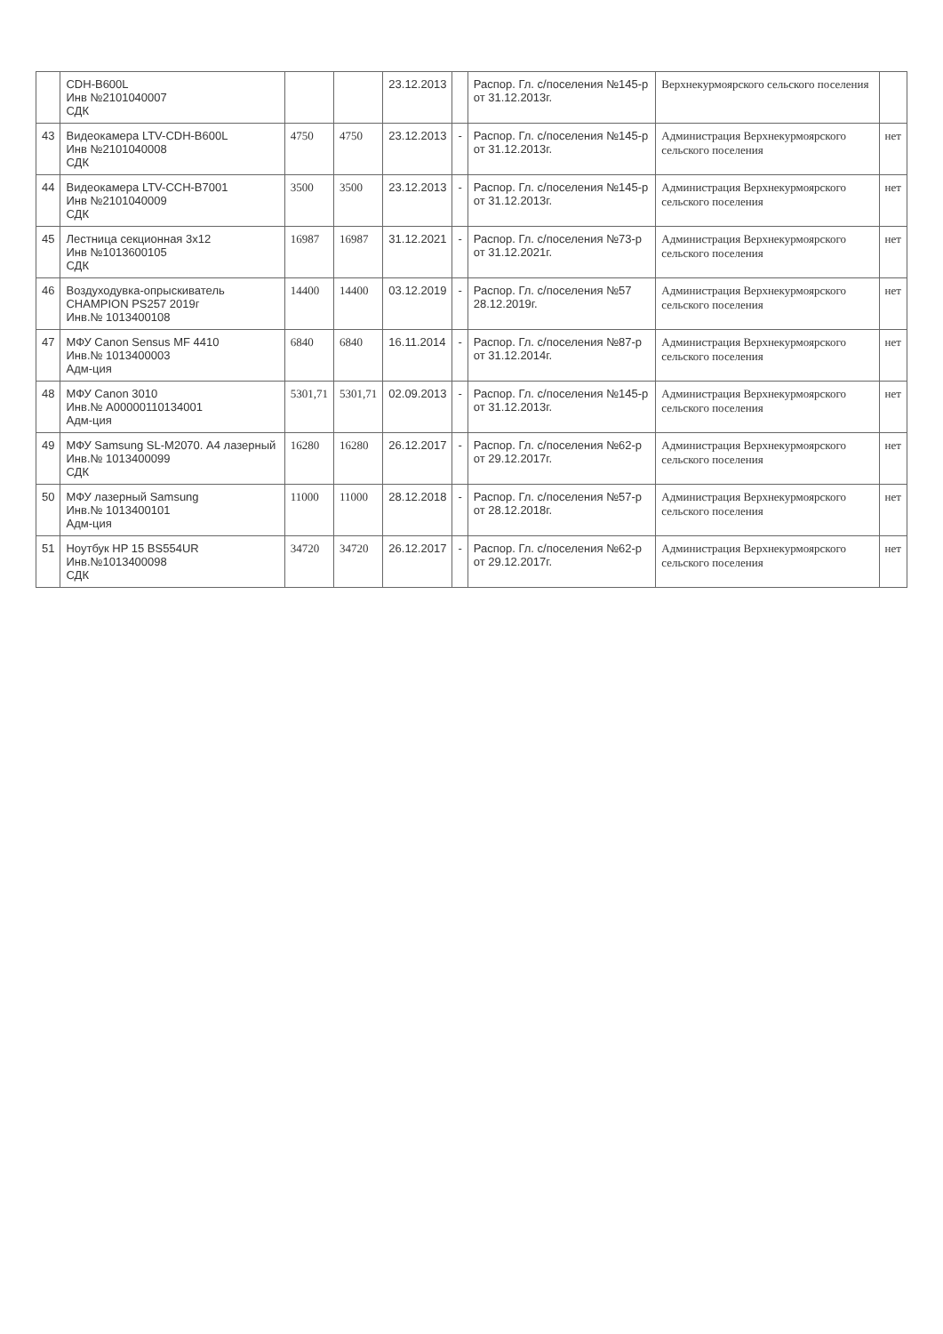| | CDH-B600L Инв №2101040007 СДК | | | 23.12.2013 | | Распор. Гл. с/поселения №145-р от 31.12.2013г. | Верхнекурмоярского сельского поселения | |
| 43 | Видеокамера LTV-CDH-B600L Инв №2101040008 СДК | 4750 | 4750 | 23.12.2013 | - | Распор. Гл. с/поселения №145-р от 31.12.2013г. | Администрация Верхнекурмоярского сельского поселения | нет |
| 44 | Видеокамера LTV-CCH-B7001 Инв №2101040009 СДК | 3500 | 3500 | 23.12.2013 | - | Распор. Гл. с/поселения №145-р от 31.12.2013г. | Администрация Верхнекурмоярского сельского поселения | нет |
| 45 | Лестница секционная 3х12 Инв №1013600105 СДК | 16987 | 16987 | 31.12.2021 | - | Распор. Гл. с/поселения №73-р от 31.12.2021г. | Администрация Верхнекурмоярского сельского поселения | нет |
| 46 | Воздуходувка-опрыскиватель CHAMPION PS257 2019г Инв.№ 1013400108 | 14400 | 14400 | 03.12.2019 | - | Распор. Гл. с/поселения №57 28.12.2019г. | Администрация Верхнекурмоярского сельского поселения | нет |
| 47 | МФУ Canon Sensus MF 4410 Инв.№ 1013400003 Адм-ция | 6840 | 6840 | 16.11.2014 | - | Распор. Гл. с/поселения №87-р от 31.12.2014г. | Администрация Верхнекурмоярского сельского поселения | нет |
| 48 | МФУ Canon 3010 Инв.№ А00000110134001 Адм-ция | 5301,71 | 5301,71 | 02.09.2013 | - | Распор. Гл. с/поселения №145-р от 31.12.2013г. | Администрация Верхнекурмоярского сельского поселения | нет |
| 49 | МФУ Samsung SL-M2070. А4 лазерный Инв.№ 1013400099 СДК | 16280 | 16280 | 26.12.2017 | - | Распор. Гл. с/поселения №62-р от 29.12.2017г. | Администрация Верхнекурмоярского сельского поселения | нет |
| 50 | МФУ лазерный Samsung Инв.№ 1013400101 Адм-ция | 11000 | 11000 | 28.12.2018 | - | Распор. Гл. с/поселения №57-р от 28.12.2018г. | Администрация Верхнекурмоярского сельского поселения | нет |
| 51 | Ноутбук HP 15 BS554UR Инв.№1013400098 СДК | 34720 | 34720 | 26.12.2017 | - | Распор. Гл. с/поселения №62-р от 29.12.2017г. | Администрация Верхнекурмоярского сельского поселения | нет |